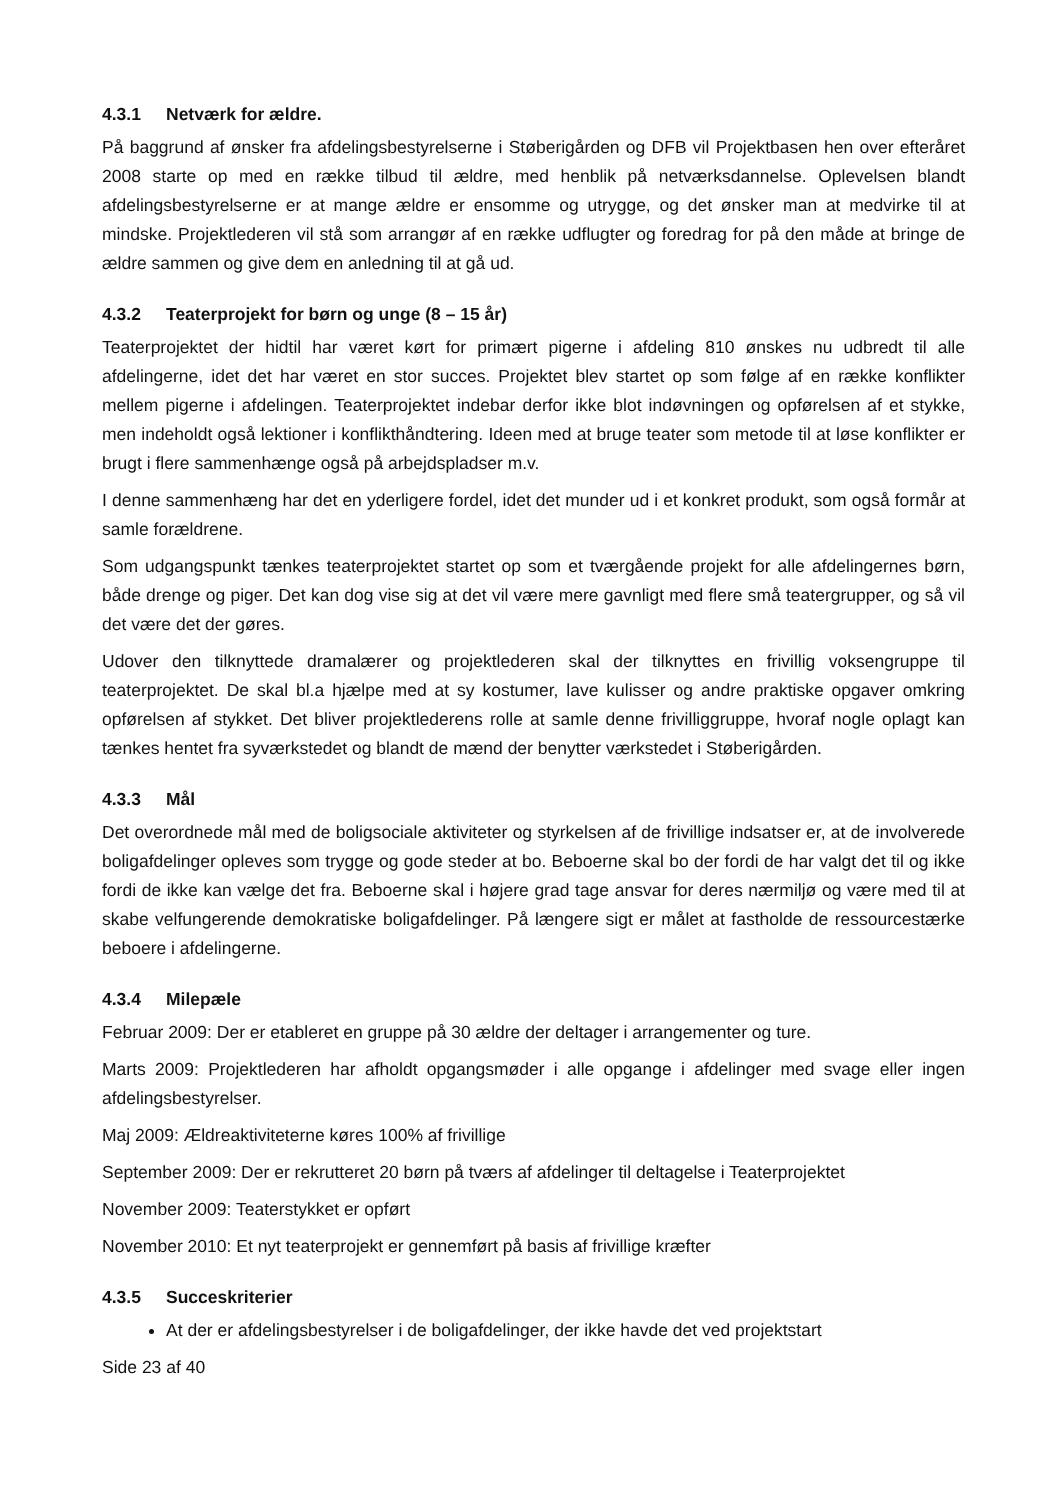4.3.1 Netværk for ældre.
På baggrund af ønsker fra afdelingsbestyrelserne i Støberigården og DFB vil Projektbasen hen over efteråret 2008 starte op med en række tilbud til ældre, med henblik på netværksdannelse. Oplevelsen blandt afdelingsbestyrelserne er at mange ældre er ensomme og utrygge, og det ønsker man at medvirke til at mindske. Projektlederen vil stå som arrangør af en række udflugter og foredrag for på den måde at bringe de ældre sammen og give dem en anledning til at gå ud.
4.3.2 Teaterprojekt for børn og unge (8 – 15 år)
Teaterprojektet der hidtil har været kørt for primært pigerne i afdeling 810 ønskes nu udbredt til alle afdelingerne, idet det har været en stor succes. Projektet blev startet op som følge af en række konflikter mellem pigerne i afdelingen. Teaterprojektet indebar derfor ikke blot indøvningen og opførelsen af et stykke, men indeholdt også lektioner i konflikthåndtering. Ideen med at bruge teater som metode til at løse konflikter er brugt i flere sammenhænge også på arbejdspladser m.v.
I denne sammenhæng har det en yderligere fordel, idet det munder ud i et konkret produkt, som også formår at samle forældrene.
Som udgangspunkt tænkes teaterprojektet startet op som et tværgående projekt for alle afdelingernes børn, både drenge og piger. Det kan dog vise sig at det vil være mere gavnligt med flere små teatergrupper, og så vil det være det der gøres.
Udover den tilknyttede dramalærer og projektlederen skal der tilknyttes en frivillig voksengruppe til teaterprojektet. De skal bl.a hjælpe med at sy kostumer, lave kulisser og andre praktiske opgaver omkring opførelsen af stykket. Det bliver projektlederens rolle at samle denne frivilliggruppe, hvoraf nogle oplagt kan tænkes hentet fra syværkstedet og blandt de mænd der benytter værkstedet i Støberigården.
4.3.3 Mål
Det overordnede mål med de boligsociale aktiviteter og styrkelsen af de frivillige indsatser er, at de involverede boligafdelinger opleves som trygge og gode steder at bo. Beboerne skal bo der fordi de har valgt det til og ikke fordi de ikke kan vælge det fra. Beboerne skal i højere grad tage ansvar for deres nærmiljø og være med til at skabe velfungerende demokratiske boligafdelinger. På længere sigt er målet at fastholde de ressourcestærke beboere i afdelingerne.
4.3.4 Milepæle
Februar 2009: Der er etableret en gruppe på 30 ældre der deltager i arrangementer og ture.
Marts 2009: Projektlederen har afholdt opgangsmøder i alle opgange i afdelinger med svage eller ingen afdelingsbestyrelser.
Maj 2009: Ældreaktiviteterne køres 100% af frivillige
September 2009: Der er rekrutteret 20 børn på tværs af afdelinger til deltagelse i Teaterprojektet
November 2009: Teaterstykket er opført
November 2010: Et nyt teaterprojekt er gennemført på basis af frivillige kræfter
4.3.5 Succeskriterier
At der er afdelingsbestyrelser i de boligafdelinger, der ikke havde det ved projektstart
Side 23 af 40